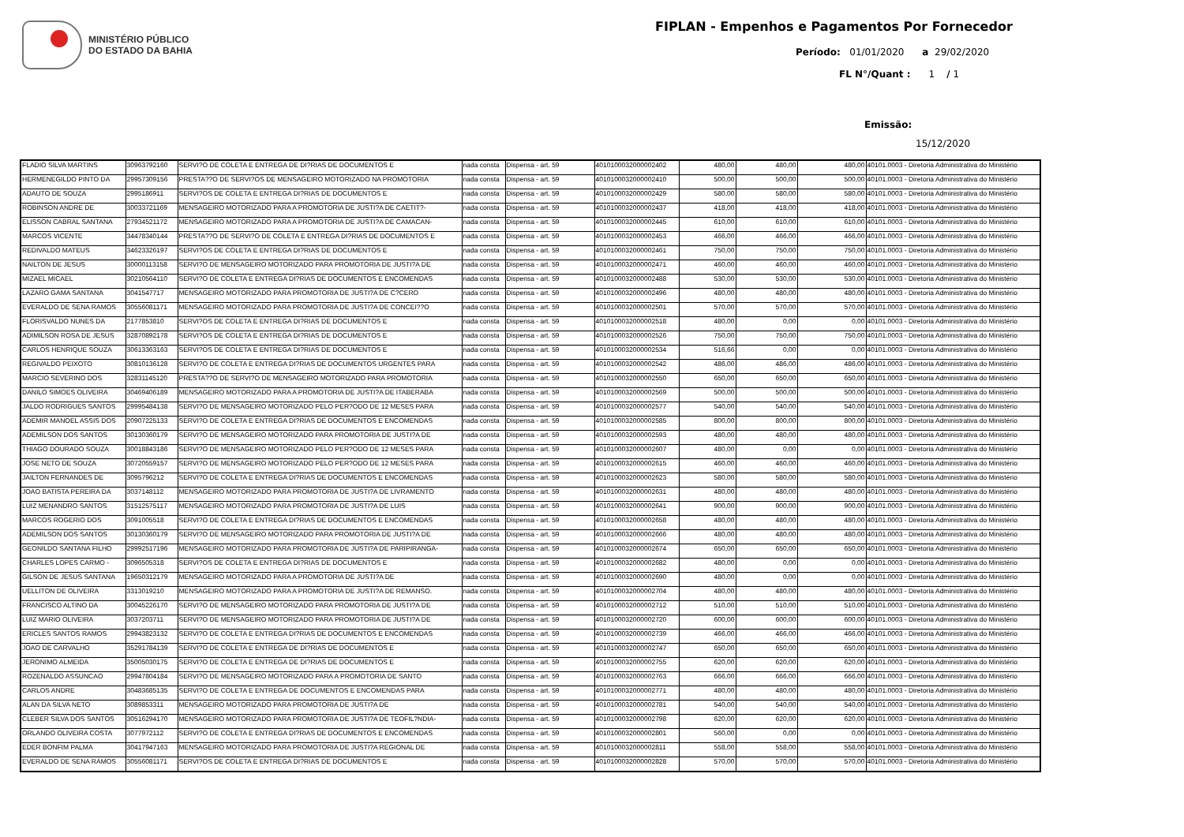MINISTÉRIO PÚBLICO
DO ESTADO DA BAHIA
FIPLAN - Empenhos e Pagamentos Por Fornecedor
Período: 01/01/2020 a 29/02/2020
FL N°/Quant : 1 / 1
Emissão:
15/12/2020
| FLADIO SILVA MARTINS | 30963792160 | SERVI?O DE COLETA E ENTREGA DE DI?RIAS DE DOCUMENTOS E | nada consta | Dispensa - art. 59 | 40101000320000024​02 | 480,00 | 480,00 | 480,00 | 40101.0003 - Diretoria Administrativa do Ministério |
| HERMENEGILDO PINTO DA | 29957309156 | PRESTA??O DE SERVI?OS DE MENSAGEIRO MOTORIZADO NA PROMOTORIA | nada consta | Dispensa - art. 59 | 4010100032000002410 | 500,00 | 500,00 | 500,00 | 40101.0003 - Diretoria Administrativa do Ministério |
| ADAUTO DE SOUZA | 2995186911 | SERVI?OS DE COLETA E ENTREGA DI?RIAS DE DOCUMENTOS E | nada consta | Dispensa - art. 59 | 4010100032000002429 | 580,00 | 580,00 | 580,00 | 40101.0003 - Diretoria Administrativa do Ministério |
| ROBINSON ANDRE DE | 30033721169 | MENSAGEIRO MOTORIZADO PARA A PROMOTORIA DE JUSTI?A DE CAETIT?- | nada consta | Dispensa - art. 59 | 4010100032000002437 | 418,00 | 418,00 | 418,00 | 40101.0003 - Diretoria Administrativa do Ministério |
| ELISSON CABRAL SANTANA | 27934521172 | MENSAGEIRO MOTORIZADO PARA A PROMOTORIA DE JUSTI?A DE CAMACAN- | nada consta | Dispensa - art. 59 | 4010100032000002445 | 610,00 | 610,00 | 610,00 | 40101.0003 - Diretoria Administrativa do Ministério |
| MARCOS VICENTE | 34478340144 | PRESTA??O DE SERVI?O DE COLETA E ENTREGA DI?RIAS DE DOCUMENTOS E | nada consta | Dispensa - art. 59 | 4010100032000002453 | 466,00 | 466,00 | 466,00 | 40101.0003 - Diretoria Administrativa do Ministério |
| REDIVALDO MATEUS | 34623326197 | SERVI?OS DE COLETA E ENTREGA DI?RIAS DE DOCUMENTOS E | nada consta | Dispensa - art. 59 | 4010100032000002461 | 750,00 | 750,00 | 750,00 | 40101.0003 - Diretoria Administrativa do Ministério |
| NAILTON DE JESUS | 30000113158 | SERVI?O DE MENSAGEIRO MOTORIZADO PARA PROMOTORIA DE JUSTI?A DE | nada consta | Dispensa - art. 59 | 4010100032000002471 | 460,00 | 460,00 | 460,00 | 40101.0003 - Diretoria Administrativa do Ministério |
| MIZAEL MICAEL | 30210564110 | SERVI?O DE COLETA E ENTREGA DI?RIAS DE DOCUMENTOS E ENCOMENDAS | nada consta | Dispensa - art. 59 | 4010100032000002488 | 530,00 | 530,00 | 530,00 | 40101.0003 - Diretoria Administrativa do Ministério |
| LAZARO GAMA SANTANA | 3041547717 | MENSAGEIRO MOTORIZADO PARA PROMOTORIA DE JUSTI?A DE C?CERO | nada consta | Dispensa - art. 59 | 4010100032000002496 | 480,00 | 480,00 | 480,00 | 40101.0003 - Diretoria Administrativa do Ministério |
| EVERALDO DE SENA RAMOS | 30556081171 | MENSAGEIRO MOTORIZADO PARA PROMOTORIA DE JUSTI?A DE CONCEI??O | nada consta | Dispensa - art. 59 | 4010100032000002501 | 570,00 | 570,00 | 570,00 | 40101.0003 - Diretoria Administrativa do Ministério |
| FLORISVALDO NUNES DA | 2177853810 | SERVI?OS DE COLETA E ENTREGA DI?RIAS DE DOCUMENTOS E | nada consta | Dispensa - art. 59 | 4010100032000002518 | 480,00 | 0,00 | 0,00 | 40101.0003 - Diretoria Administrativa do Ministério |
| ADIMILSON ROSA DE JESUS | 32870892178 | SERVI?OS DE COLETA E ENTREGA DI?RIAS DE DOCUMENTOS E | nada consta | Dispensa - art. 59 | 4010100032000002526 | 750,00 | 750,00 | 750,00 | 40101.0003 - Diretoria Administrativa do Ministério |
| CARLOS HENRIQUE SOUZA | 30613363163 | SERVI?OS DE COLETA E ENTREGA DI?RIAS DE DOCUMENTOS E | nada consta | Dispensa - art. 59 | 4010100032000002534 | 516,66 | 0,00 | 0,00 | 40101.0003 - Diretoria Administrativa do Ministério |
| REGIVALDO PEIXOTO | 30810136128 | SERVI?O DE COLETA E ENTREGA DI?RIAS DE DOCUMENTOS URGENTES PARA | nada consta | Dispensa - art. 59 | 4010100032000002542 | 486,00 | 486,00 | 486,00 | 40101.0003 - Diretoria Administrativa do Ministério |
| MARCIO SEVERINO DOS | 32831145120 | PRESTA??O DE SERVI?O DE MENSAGEIRO MOTORIZADO PARA PROMOTORIA | nada consta | Dispensa - art. 59 | 4010100032000002550 | 650,00 | 650,00 | 650,00 | 40101.0003 - Diretoria Administrativa do Ministério |
| DANILO SIMOES OLIVEIRA | 30469406189 | MENSAGEIRO MOTORIZADO PARA A PROMOTORIA DE JUSTI?A DE ITABERABA | nada consta | Dispensa - art. 59 | 4010100032000002569 | 500,00 | 500,00 | 500,00 | 40101.0003 - Diretoria Administrativa do Ministério |
| JALDO RODRIGUES SANTOS | 29995484138 | SERVI?O DE MENSAGEIRO MOTORIZADO PELO PER?ODO DE 12 MESES PARA | nada consta | Dispensa - art. 59 | 4010100032000002577 | 540,00 | 540,00 | 540,00 | 40101.0003 - Diretoria Administrativa do Ministério |
| ADEMIR MANOEL ASSIS DOS | 20907225133 | SERVI?O DE COLETA E ENTREGA DI?RIAS DE DOCUMENTOS E ENCOMENDAS | nada consta | Dispensa - art. 59 | 4010100032000002585 | 800,00 | 800,00 | 800,00 | 40101.0003 - Diretoria Administrativa do Ministério |
| ADEMILSON DOS SANTOS | 30130360179 | SERVI?O DE MENSAGEIRO MOTORIZADO PARA PROMOTORIA DE JUSTI?A DE | nada consta | Dispensa - art. 59 | 4010100032000002593 | 480,00 | 480,00 | 480,00 | 40101.0003 - Diretoria Administrativa do Ministério |
| THIAGO DOURADO SOUZA | 30018843186 | SERVI?O DE MENSAGEIRO MOTORIZADO PELO PER?ODO DE 12 MESES PARA | nada consta | Dispensa - art. 59 | 4010100032000002607 | 480,00 | 0,00 | 0,00 | 40101.0003 - Diretoria Administrativa do Ministério |
| JOSE NETO DE SOUZA | 30720559157 | SERVI?O DE MENSAGEIRO MOTORIZADO PELO PER?ODO DE 12 MESES PARA | nada consta | Dispensa - art. 59 | 4010100032000002615 | 460,00 | 460,00 | 460,00 | 40101.0003 - Diretoria Administrativa do Ministério |
| JAILTON FERNANDES DE | 3095796212 | SERVI?O DE COLETA E ENTREGA DI?RIAS DE DOCUMENTOS E ENCOMENDAS | nada consta | Dispensa - art. 59 | 4010100032000002623 | 580,00 | 580,00 | 580,00 | 40101.0003 - Diretoria Administrativa do Ministério |
| JOAO BATISTA PEREIRA DA | 3037148112 | MENSAGEIRO MOTORIZADO PARA PROMOTORIA DE JUSTI?A DE LIVRAMENTO | nada consta | Dispensa - art. 59 | 4010100032000002631 | 480,00 | 480,00 | 480,00 | 40101.0003 - Diretoria Administrativa do Ministério |
| LUIZ MENANDRO SANTOS | 31512575117 | MENSAGEIRO MOTORIZADO PARA PROMOTORIA DE JUSTI?A DE LUIS | nada consta | Dispensa - art. 59 | 4010100032000002641 | 900,00 | 900,00 | 900,00 | 40101.0003 - Diretoria Administrativa do Ministério |
| MARCOS ROGERIO DOS | 3091005518 | SERVI?O DE COLETA E ENTREGA DI?RIAS DE DOCUMENTOS E ENCOMENDAS | nada consta | Dispensa - art. 59 | 4010100032000002658 | 480,00 | 480,00 | 480,00 | 40101.0003 - Diretoria Administrativa do Ministério |
| ADEMILSON DOS SANTOS | 30130360179 | SERVI?O DE MENSAGEIRO MOTORIZADO PARA PROMOTORIA DE JUSTI?A DE | nada consta | Dispensa - art. 59 | 4010100032000002666 | 480,00 | 480,00 | 480,00 | 40101.0003 - Diretoria Administrativa do Ministério |
| GEONILDO SANTANA FILHO | 29992517196 | MENSAGEIRO MOTORIZADO PARA PROMOTORIA DE JUSTI?A DE PARIPIRANGA- | nada consta | Dispensa - art. 59 | 4010100032000002674 | 650,00 | 650,00 | 650,00 | 40101.0003 - Diretoria Administrativa do Ministério |
| CHARLES LOPES CARMO - | 3096505318 | SERVI?OS DE COLETA E ENTREGA DI?RIAS DE DOCUMENTOS E | nada consta | Dispensa - art. 59 | 4010100032000002682 | 480,00 | 0,00 | 0,00 | 40101.0003 - Diretoria Administrativa do Ministério |
| GILSON DE JESUS SANTANA | 19650312179 | MENSAGEIRO MOTORIZADO PARA A PROMOTORIA DE JUSTI?A DE | nada consta | Dispensa - art. 59 | 4010100032000002690 | 480,00 | 0,00 | 0,00 | 40101.0003 - Diretoria Administrativa do Ministério |
| UELLITON DE OLIVEIRA | 3313019210 | MENSAGEIRO MOTORIZADO PARA A PROMOTORIA DE JUSTI?A DE REMANSO. | nada consta | Dispensa - art. 59 | 4010100032000002704 | 480,00 | 480,00 | 480,00 | 40101.0003 - Diretoria Administrativa do Ministério |
| FRANCISCO ALTINO DA | 30045226170 | SERVI?O DE MENSAGEIRO MOTORIZADO PARA PROMOTORIA DE JUSTI?A DE | nada consta | Dispensa - art. 59 | 4010100032000002712 | 510,00 | 510,00 | 510,00 | 40101.0003 - Diretoria Administrativa do Ministério |
| LUIZ MARIO OLIVEIRA | 3037203711 | SERVI?O DE MENSAGEIRO MOTORIZADO PARA PROMOTORIA DE JUSTI?A DE | nada consta | Dispensa - art. 59 | 4010100032000002720 | 600,00 | 600,00 | 600,00 | 40101.0003 - Diretoria Administrativa do Ministério |
| ERICLES SANTOS RAMOS | 29943823132 | SERVI?O DE COLETA E ENTREGA DI?RIAS DE DOCUMENTOS E ENCOMENDAS | nada consta | Dispensa - art. 59 | 4010100032000002739 | 466,00 | 466,00 | 466,00 | 40101.0003 - Diretoria Administrativa do Ministério |
| JOAO DE CARVALHO | 35291784139 | SERVI?O DE COLETA E ENTREGA DE DI?RIAS DE DOCUMENTOS E | nada consta | Dispensa - art. 59 | 4010100032000002747 | 650,00 | 650,00 | 650,00 | 40101.0003 - Diretoria Administrativa do Ministério |
| JERONIMO ALMEIDA | 35005030175 | SERVI?O DE COLETA E ENTREGA DE DI?RIAS DE DOCUMENTOS E | nada consta | Dispensa - art. 59 | 4010100032000002755 | 620,00 | 620,00 | 620,00 | 40101.0003 - Diretoria Administrativa do Ministério |
| ROZENALDO ASSUNCAO | 29947804184 | SERVI?O DE MENSAGEIRO MOTORIZADO PARA A PROMOTORIA DE SANTO | nada consta | Dispensa - art. 59 | 4010100032000002763 | 666,00 | 666,00 | 666,00 | 40101.0003 - Diretoria Administrativa do Ministério |
| CARLOS ANDRE | 30483685135 | SERVI?O DE COLETA E ENTREGA DE DOCUMENTOS E ENCOMENDAS PARA | nada consta | Dispensa - art. 59 | 4010100032000002771 | 480,00 | 480,00 | 480,00 | 40101.0003 - Diretoria Administrativa do Ministério |
| ALAN DA SILVA NETO | 3089853311 | MENSAGEIRO MOTORIZADO PARA PROMOTORIA DE JUSTI?A DE | nada consta | Dispensa - art. 59 | 4010100032000002781 | 540,00 | 540,00 | 540,00 | 40101.0003 - Diretoria Administrativa do Ministério |
| CLEBER SILVA DOS SANTOS | 30516294170 | MENSAGEIRO MOTORIZADO PARA PROMOTORIA DE JUSTI?A DE TEOFIL?NDIA- | nada consta | Dispensa - art. 59 | 4010100032000002798 | 620,00 | 620,00 | 620,00 | 40101.0003 - Diretoria Administrativa do Ministério |
| ORLANDO OLIVEIRA COSTA | 3077972112 | SERVI?O DE COLETA E ENTREGA DI?RIAS DE DOCUMENTOS E ENCOMENDAS | nada consta | Dispensa - art. 59 | 4010100032000002801 | 560,00 | 0,00 | 0,00 | 40101.0003 - Diretoria Administrativa do Ministério |
| EDER BONFIM PALMA | 30417947163 | MENSAGEIRO MOTORIZADO PARA PROMOTORIA DE JUSTI?A REGIONAL DE | nada consta | Dispensa - art. 59 | 4010100032000002811 | 558,00 | 558,00 | 558,00 | 40101.0003 - Diretoria Administrativa do Ministério |
| EVERALDO DE SENA RAMOS | 30556081171 | SERVI?OS DE COLETA E ENTREGA DI?RIAS DE DOCUMENTOS E | nada consta | Dispensa - art. 59 | 4010100032000002828 | 570,00 | 570,00 | 570,00 | 40101.0003 - Diretoria Administrativa do Ministério |